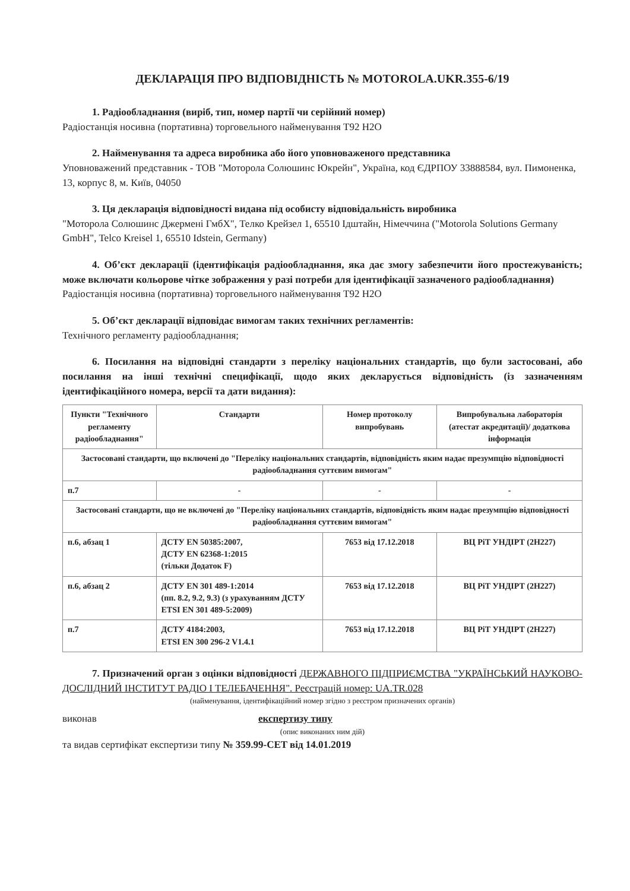ДЕКЛАРАЦІЯ ПРО ВІДПОВІДНІСТЬ № MOTOROLA.UKR.355-6/19
1. Радіообладнання (виріб, тип, номер партії чи серійний номер)
Радіостанція носивна (портативна) торговельного найменування T92 H2O
2. Найменування та адреса виробника або його уповноваженого представника
Уповноважений представник - ТОВ "Моторола Солюшинс Юкрейн", Україна, код ЄДРПОУ 33888584, вул. Пимоненка, 13, корпус 8, м. Київ, 04050
3. Ця декларація відповідності видана під особисту відповідальність виробника
"Моторола Солюшинс Джермені ГмбХ", Телко Крейзел 1, 65510 Ідштайн, Німеччина ("Motorola Solutions Germany GmbH", Telco Kreisel 1, 65510 Idstein, Germany)
4. Об’єкт декларації (ідентифікація радіообладнання, яка дає змогу забезпечити його простежуваність; може включати кольорове чітке зображення у разі потреби для ідентифікації зазначеного радіообладнання)
Радіостанція носивна (портативна) торговельного найменування T92 H2O
5. Об’єкт декларації відповідає вимогам таких технічних регламентів:
Технічного регламенту радіообладнання;
6. Посилання на відповідні стандарти з переліку національних стандартів, що були застосовані, або посилання на інші технічні специфікації, щодо яких декларується відповідність (із зазначенням ідентифікаційного номера, версії та дати видання):
| Пункти "Технічного регламенту радіообладнання" | Стандарти | Номер протоколу випробувань | Випробувальна лабораторія (атестат акредитації)/ додаткова інформація |
| --- | --- | --- | --- |
| Застосовані стандарти, що включені до "Переліку національних стандартів, відповідність яким надає презумпцію відповідності радіообладнання суттєвим вимогам" | | | |
| п.7 | - | - | - |
| Застосовані стандарти, що не включені до "Переліку національних стандартів, відповідність яким надає презумпцію відповідності радіообладнання суттєвим вимогам" | | | |
| п.6, абзац 1 | ДСТУ EN 50385:2007, ДСТУ EN 62368-1:2015 (тільки Додаток F) | 7653 від 17.12.2018 | ВЦ РіТ УНДІРТ (2Н227) |
| п.6, абзац 2 | ДСТУ EN 301 489-1:2014 (пп. 8.2, 9.2, 9.3) (з урахуванням ДСТУ ETSI EN 301 489-5:2009) | 7653 від 17.12.2018 | ВЦ РіТ УНДІРТ (2Н227) |
| п.7 | ДСТУ 4184:2003, ETSI EN 300 296-2 V1.4.1 | 7653 від 17.12.2018 | ВЦ РіТ УНДІРТ (2Н227) |
7. Призначений орган з оцінки відповідності ДЕРЖАВНОГО ПІДПРИЄМСТВА "УКРАЇНСЬКИЙ НАУКОВО-ДОСЛІДНИЙ ІНСТИТУТ РАДІО І ТЕЛЕБАЧЕННЯ". Реєстрацій номер: UA.TR.028
(найменування, ідентифікаційний номер згідно з реєстром призначених органів)
виконав експертизу типу
(опис виконаних ним дій)
та видав сертифікат експертизи типу № 359.99-CET від 14.01.2019